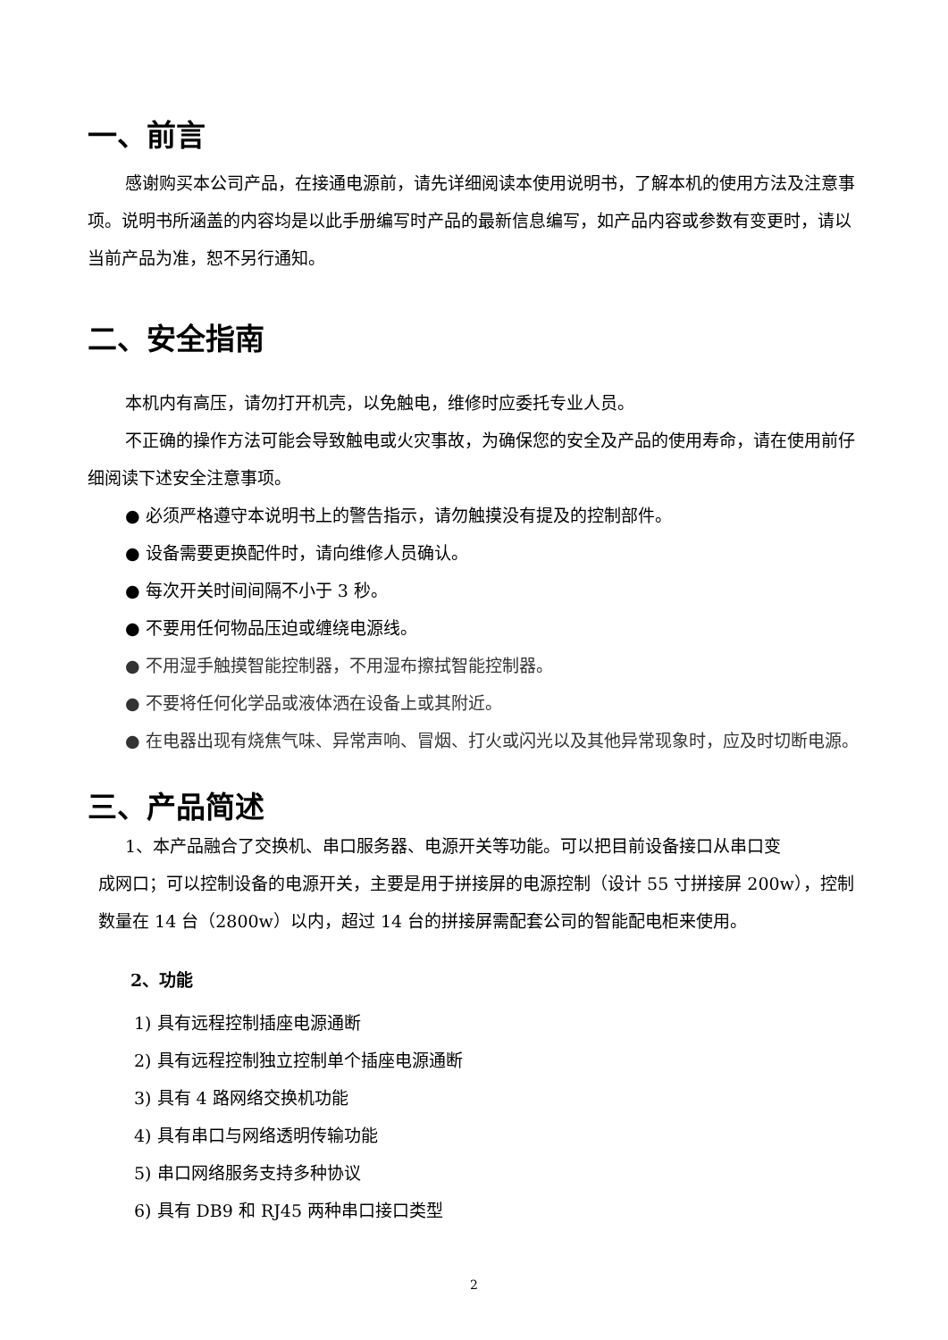一、前言
感谢购买本公司产品，在接通电源前，请先详细阅读本使用说明书，了解本机的使用方法及注意事项。说明书所涵盖的内容均是以此手册编写时产品的最新信息编写，如产品内容或参数有变更时，请以当前产品为准，恕不另行通知。
二、安全指南
本机内有高压，请勿打开机壳，以免触电，维修时应委托专业人员。
不正确的操作方法可能会导致触电或火灾事故，为确保您的安全及产品的使用寿命，请在使用前仔细阅读下述安全注意事项。
● 必须严格遵守本说明书上的警告指示，请勿触摸没有提及的控制部件。
● 设备需要更换配件时，请向维修人员确认。
● 每次开关时间间隔不小于 3 秒。
● 不要用任何物品压迫或缠绕电源线。
● 不用湿手触摸智能控制器，不用湿布擦拭智能控制器。
● 不要将任何化学品或液体洒在设备上或其附近。
● 在电器出现有烧焦气味、异常声响、冒烟、打火或闪光以及其他异常现象时，应及时切断电源。
三、产品简述
1、本产品融合了交换机、串口服务器、电源开关等功能。可以把目前设备接口从串口变
成网口；可以控制设备的电源开关，主要是用于拼接屏的电源控制（设计 55 寸拼接屏 200w），控制数量在 14 台（2800w）以内，超过 14 台的拼接屏需配套公司的智能配电柜来使用。
2、功能
1) 具有远程控制插座电源通断
2) 具有远程控制独立控制单个插座电源通断
3) 具有 4 路网络交换机功能
4) 具有串口与网络透明传输功能
5) 串口网络服务支持多种协议
6) 具有 DB9 和 RJ45 两种串口接口类型
2